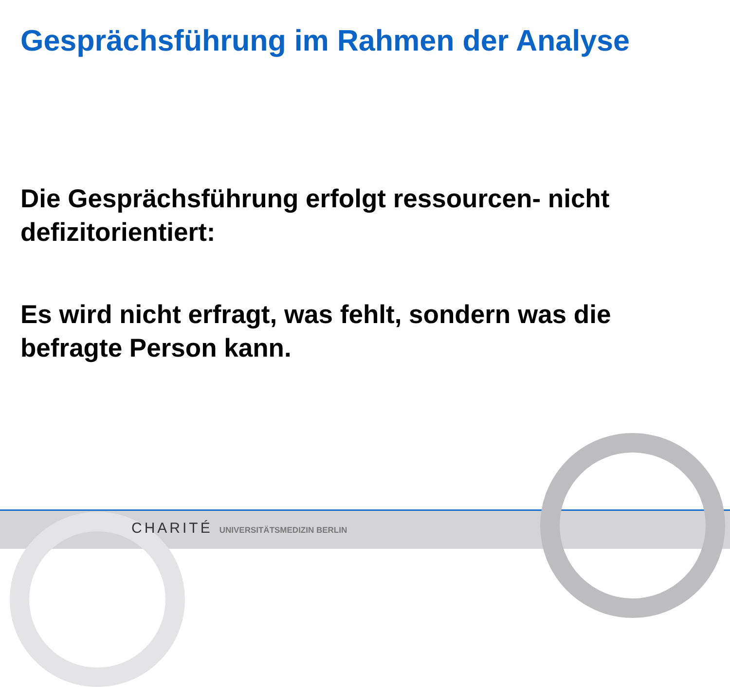Gesprächsführung im Rahmen der Analyse
Die Gesprächsführung erfolgt ressourcen- nicht defizitorientiert:
Es wird nicht erfragt, was fehlt, sondern was die befragte Person kann.
CHARITÉ UNIVERSITÄTSMEDIZIN BERLIN